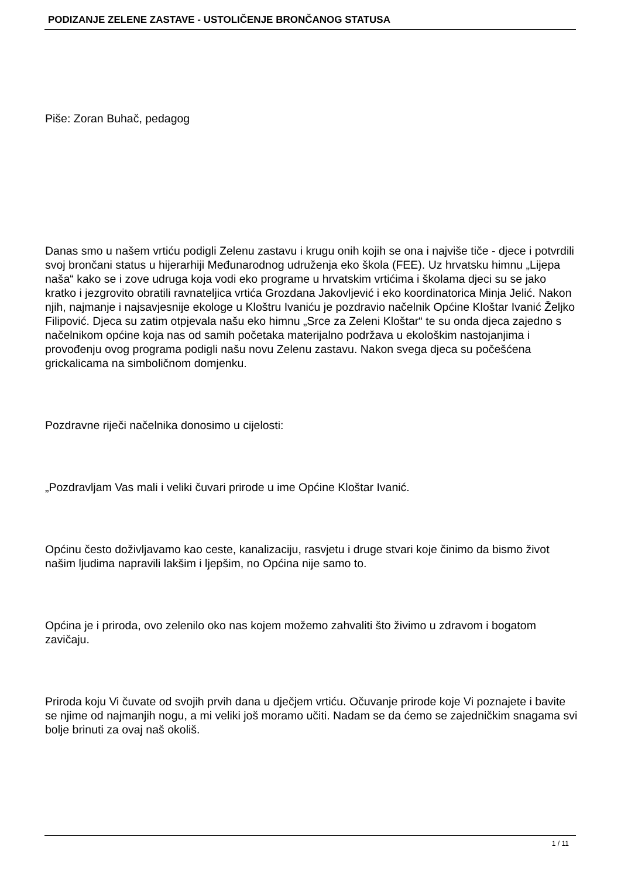PODIZANJE ZELENE ZASTAVE - USTOLIČENJE BRONČANOG STATUSA
Piše: Zoran Buhač, pedagog
Danas smo u našem vrtiću podigli Zelenu zastavu i krugu onih kojih se ona i najviše tiče - djece i potvrdili svoj brončani status u hijerarhiji Međunarodnog udruženja eko škola (FEE). Uz hrvatsku himnu „Lijepa naša“ kako se i zove udruga koja vodi eko programe u hrvatskim vrtićima i školama djeci su se jako kratko i jezgrovito obratili ravnateljica vrtića Grozdana Jakovljević i eko koordinatorica Minja Jelić. Nakon njih, najmanje i najsavjesnije ekologe u Kloštru Ivaniću je pozdravio načelnik Općine Kloštar Ivanić Željko Filipović. Djeca su zatim otpjevala našu eko himnu „Srce za Zeleni Kloštar“ te su onda djeca zajedno s načelnikom općine koja nas od samih početaka materijalno podržava u ekološkim nastojanjima i provođenju ovog programa podigli našu novu Zelenu zastavu. Nakon svega djeca su počešćena grickalicama na simboličnom domjenku.
Pozdravne riječi načelnika donosimo u cijelosti:
„Pozdravljam Vas mali i veliki čuvari prirode u ime Općine Kloštar Ivanić.
Općinu često doživljavamo kao ceste, kanalizaciju, rasvjetu i druge stvari koje činimo da bismo život našim ljudima napravili lakšim i ljepšim, no Općina nije samo to.
Općina je i priroda, ovo zelenilo oko nas kojem možemo zahvaliti što živimo u zdravom i bogatom zavičaju.
Priroda koju Vi čuvate od svojih prvih dana u dječjem vrtiću. Očuvanje prirode koje Vi poznajete i bavite se njime od najmanjih nogu, a mi veliki još moramo učiti. Nadam se da ćemo se zajedničkim snagama svi bolje brinuti za ovaj naš okoliš.
1 / 11